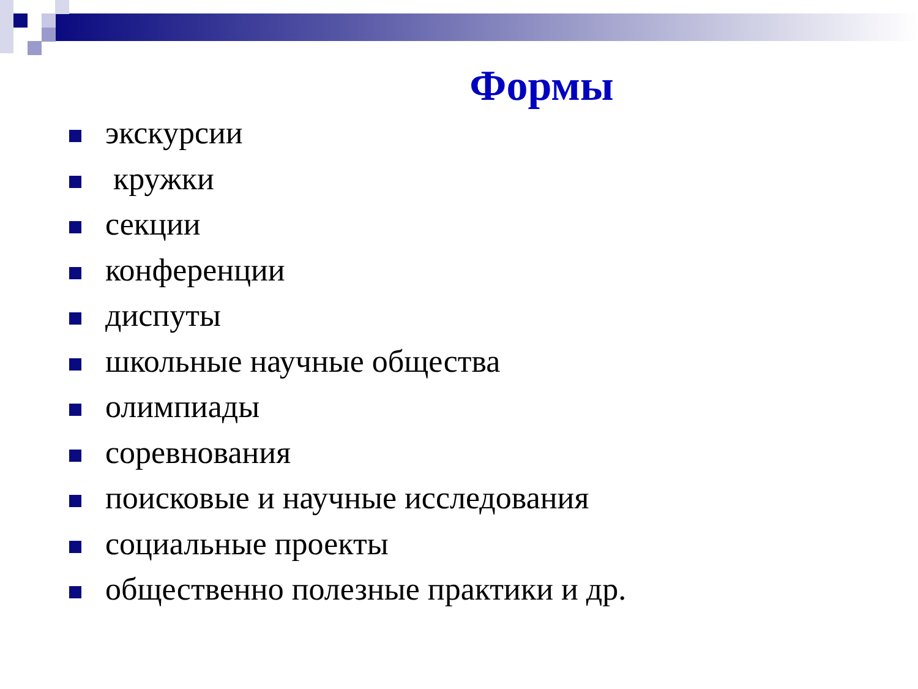Формы
экскурсии
кружки
секции
конференции
диспуты
школьные научные общества
олимпиады
соревнования
поисковые и научные исследования
социальные проекты
общественно полезные практики и др.